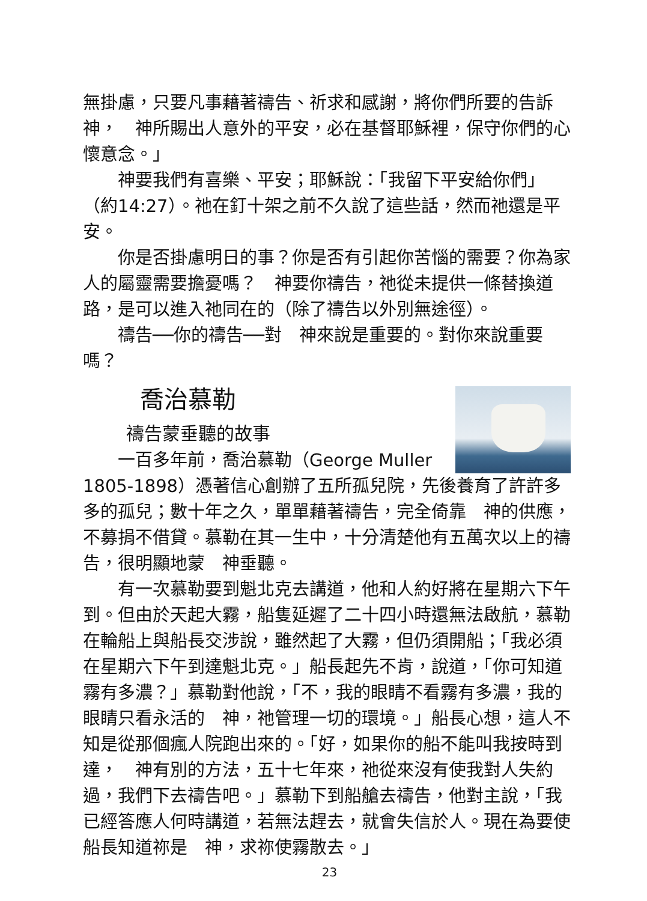無掛慮，只要凡事藉著禱告、祈求和感謝，將你們所要的告訴神，　神所賜出人意外的平安，必在基督耶穌裡，保守你們的心懷意念。」
神要我們有喜樂、平安；耶穌說：「我留下平安給你們」（約14:27）。祂在釘十架之前不久說了這些話，然而祂還是平安。
你是否掛慮明日的事？你是否有引起你苦惱的需要？你為家人的屬靈需要擔憂嗎？　神要你禱告，祂從未提供一條替換道路，是可以進入祂同在的（除了禱告以外別無途徑）。
禱告──你的禱告──對　神來說是重要的。對你來說重要嗎？
喬治慕勒
禱告蒙垂聽的故事
一百多年前，喬治慕勒（George Muller 1805-1898）憑著信心創辦了五所孤兒院，先後養育了許許多多的孤兒；數十年之久，單單藉著禱告，完全倚靠　神的供應，不募捐不借貸。慕勒在其一生中，十分清楚他有五萬次以上的禱告，很明顯地蒙　神垂聽。
有一次慕勒要到魁北克去講道，他和人約好將在星期六下午到。但由於天起大霧，船隻延遲了二十四小時還無法啟航，慕勒在輪船上與船長交涉說，雖然起了大霧，但仍須開船；「我必須在星期六下午到達魁北克。」船長起先不肯，說道，「你可知道霧有多濃？」慕勒對他說，「不，我的眼睛不看霧有多濃，我的眼睛只看永活的　神，祂管理一切的環境。」船長心想，這人不知是從那個瘋人院跑出來的。「好，如果你的船不能叫我按時到達，　神有別的方法，五十七年來，祂從來沒有使我對人失約過，我們下去禱告吧。」慕勒下到船艙去禱告，他對主說，「我已經答應人何時講道，若無法趕去，就會失信於人。現在為要使船長知道祢是　神，求祢使霧散去。」
23